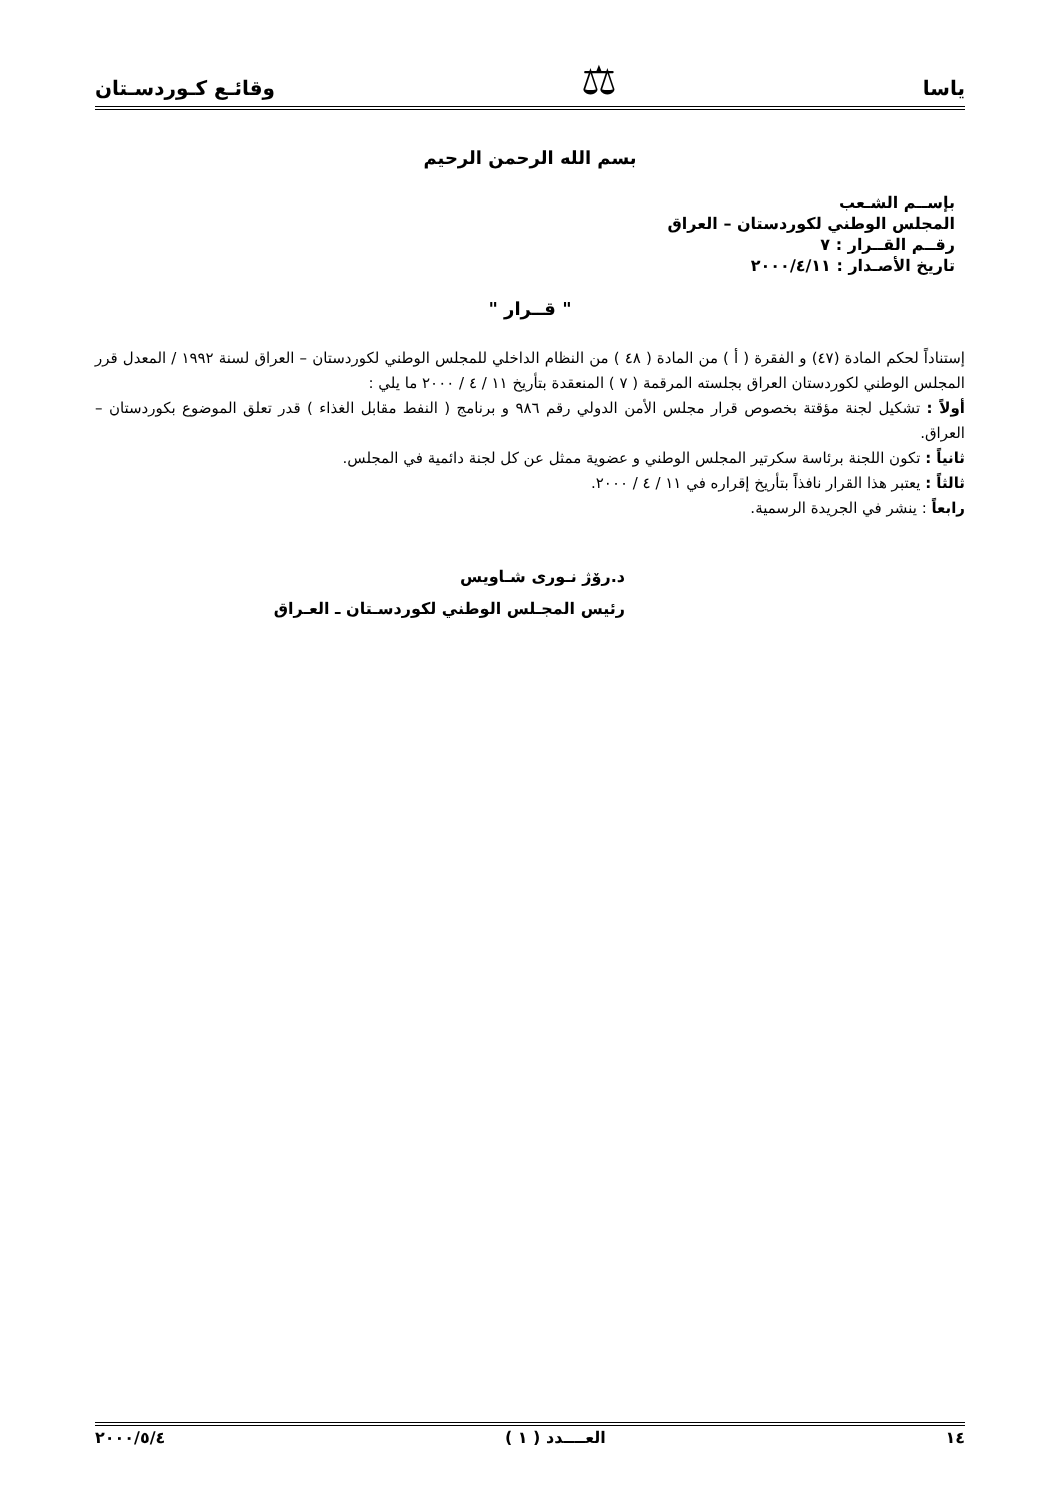ياسا ⚖ وقائـع كـوردسـتان
بسم الله الرحمن الرحيم
بإســم الشـعب
المجلس الوطني لكوردستان – العراق
رقــم القــرار : ٧
تاريخ الأصـدار : ٢٠٠٠/٤/١١
" قــرار "
إستناداً لحكم المادة (٤٧) و الفقرة ( أ ) من المادة ( ٤٨ ) من النظام الداخلي للمجلس الوطني لكوردستان – العراق لسنة ١٩٩٢ / المعدل قرر المجلس الوطني لكوردستان العراق بجلسته المرقمة ( ٧ ) المنعقدة بتأريخ ١١ / ٤ / ٢٠٠٠ ما يلي :
أولاً : تشكيل لجنة مؤقتة بخصوص قرار مجلس الأمن الدولي رقم ٩٨٦ و برنامج ( النفط مقابل الغذاء ) قدر تعلق الموضوع بكوردستان – العراق.
ثانياً : تكون اللجنة برئاسة سكرتير المجلس الوطني و عضوية ممثل عن كل لجنة دائمية في المجلس.
ثالثاً : يعتبر هذا القرار نافذاً بتأريخ إقراره في ١١ / ٤ / ٢٠٠٠.
رابعاً : ينشر في الجريدة الرسمية.
د.رۆژ نـوری شـاويس
رئيس المجـلس الوطني لكوردسـتان ـ العـراق
١٤ العــــدد ( ١ ) ٢٠٠٠/٥/٤